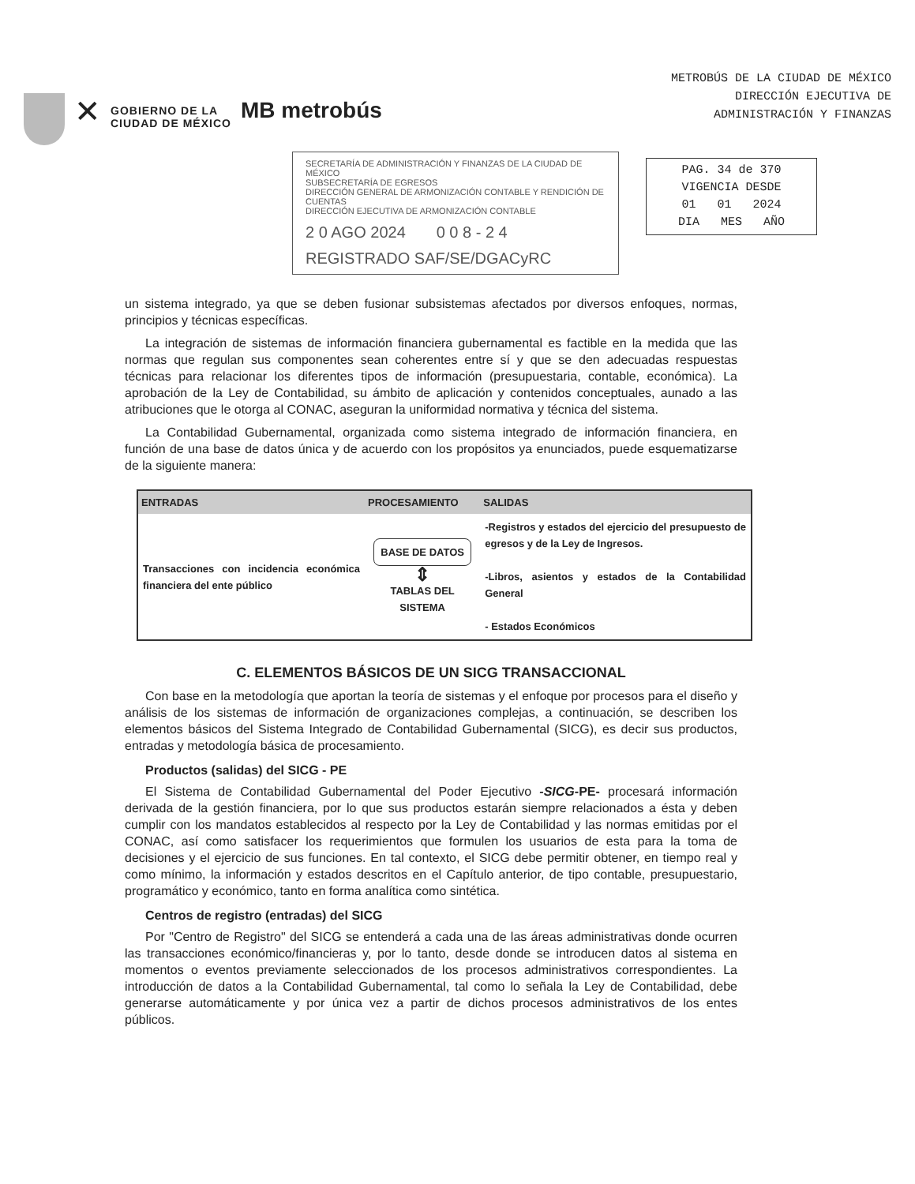✕
GOBIERNO DE LA
CIUDAD DE MÉXICO
MB metrobús
METROBÚS DE LA CIUDAD DE MÉXICO
DIRECCIÓN EJECUTIVA DE
ADMINISTRACIÓN Y FINANZAS
SECRETARÍA DE ADMINISTRACIÓN Y FINANZAS DE LA CIUDAD DE MÉXICO
SUBSECRETARÍA DE EGRESOS
DIRECCIÓN GENERAL DE ARMONIZACIÓN CONTABLE Y RENDICIÓN DE CUENTAS
DIRECCIÓN EJECUTIVA DE ARMONIZACIÓN CONTABLE
2 0 AGO 2024 0 0 8 - 2 4
REGISTRADO SAF/SE/DGACyRC
PAG. 34 de 370
VIGENCIA DESDE
01 01 2024
DIA MES AÑO
un sistema integrado, ya que se deben fusionar subsistemas afectados por diversos enfoques, normas, principios y técnicas específicas.
La integración de sistemas de información financiera gubernamental es factible en la medida que las normas que regulan sus componentes sean coherentes entre sí y que se den adecuadas respuestas técnicas para relacionar los diferentes tipos de información (presupuestaria, contable, económica). La aprobación de la Ley de Contabilidad, su ámbito de aplicación y contenidos conceptuales, aunado a las atribuciones que le otorga al CONAC, aseguran la uniformidad normativa y técnica del sistema.
La Contabilidad Gubernamental, organizada como sistema integrado de información financiera, en función de una base de datos única y de acuerdo con los propósitos ya enunciados, puede esquematizarse de la siguiente manera:
| ENTRADAS | PROCESAMIENTO | SALIDAS |
| --- | --- | --- |
| Transacciones con incidencia económica financiera del ente público | BASE DE DATOS ⇕ TABLAS DEL SISTEMA | -Registros y estados del ejercicio del presupuesto de egresos y de la Ley de Ingresos. -Libros, asientos y estados de la Contabilidad General - Estados Económicos |
C. ELEMENTOS BÁSICOS DE UN SICG TRANSACCIONAL
Con base en la metodología que aportan la teoría de sistemas y el enfoque por procesos para el diseño y análisis de los sistemas de información de organizaciones complejas, a continuación, se describen los elementos básicos del Sistema Integrado de Contabilidad Gubernamental (SICG), es decir sus productos, entradas y metodología básica de procesamiento.
Productos (salidas) del SICG - PE
El Sistema de Contabilidad Gubernamental del Poder Ejecutivo -SICG-PE- procesará información derivada de la gestión financiera, por lo que sus productos estarán siempre relacionados a ésta y deben cumplir con los mandatos establecidos al respecto por la Ley de Contabilidad y las normas emitidas por el CONAC, así como satisfacer los requerimientos que formulen los usuarios de esta para la toma de decisiones y el ejercicio de sus funciones. En tal contexto, el SICG debe permitir obtener, en tiempo real y como mínimo, la información y estados descritos en el Capítulo anterior, de tipo contable, presupuestario, programático y económico, tanto en forma analítica como sintética.
Centros de registro (entradas) del SICG
Por "Centro de Registro" del SICG se entenderá a cada una de las áreas administrativas donde ocurren las transacciones económico/financieras y, por lo tanto, desde donde se introducen datos al sistema en momentos o eventos previamente seleccionados de los procesos administrativos correspondientes. La introducción de datos a la Contabilidad Gubernamental, tal como lo señala la Ley de Contabilidad, debe generarse automáticamente y por única vez a partir de dichos procesos administrativos de los entes públicos.